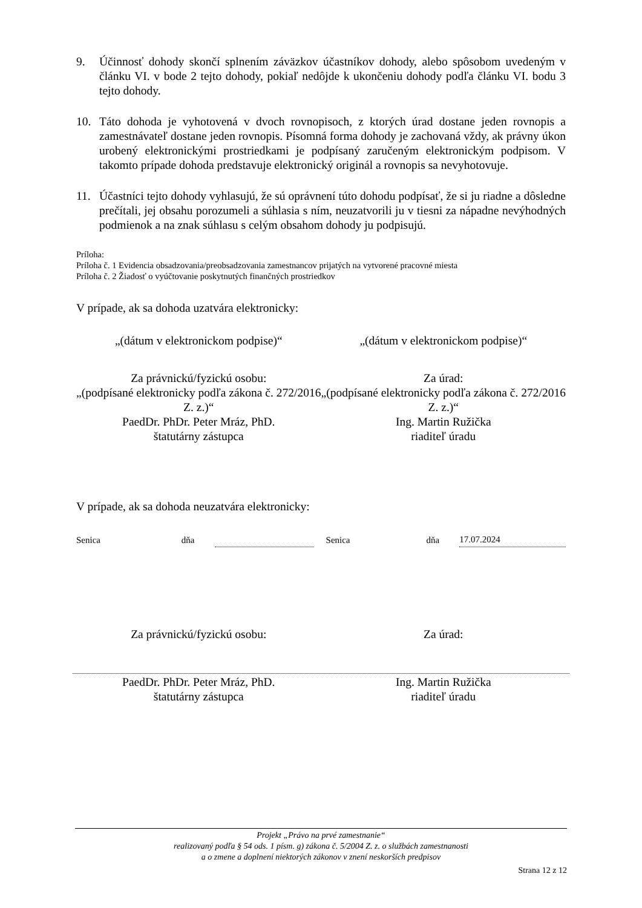9. Účinnosť dohody skončí splnením záväzkov účastníkov dohody, alebo spôsobom uvedeným v článku VI. v bode 2 tejto dohody, pokiaľ nedôjde k ukončeniu dohody podľa článku VI. bodu 3 tejto dohody.
10. Táto dohoda je vyhotovená v dvoch rovnopisoch, z ktorých úrad dostane jeden rovnopis a zamestnávateľ dostane jeden rovnopis. Písomná forma dohody je zachovaná vždy, ak právny úkon urobený elektronickými prostriedkami je podpísaný zaručeným elektronickým podpisom. V takomto prípade dohoda predstavuje elektronický originál a rovnopis sa nevyhotovuje.
11. Účastníci tejto dohody vyhlasujú, že sú oprávnení túto dohodu podpísať, že si ju riadne a dôsledne prečítali, jej obsahu porozumeli a súhlasia s ním, neuzatvorili ju v tiesni za nápadne nevýhodných podmienok a na znak súhlasu s celým obsahom dohody ju podpisujú.
Príloha:
Príloha č. 1 Evidencia obsadzovania/preobsadzovania zamestnancov prijatých na vytvorené pracovné miesta
Príloha č. 2 Žiadosť o vyúčtovanie poskytnutých finančných prostriedkov
V prípade, ak sa dohoda uzatvára elektronicky:
„(dátum v elektronickom podpise)“
„(dátum v elektronickom podpise)“
Za právnickú/fyzickú osobu:
„(podpísané elektronicky podľa zákona č. 272/2016 Z. z.)“
PaedDr. PhDr. Peter Mráz, PhD.
štatutárny zástupca
Za úrad:
„(podpísané elektronicky podľa zákona č. 272/2016 Z. z.)“
Ing. Martin Ružička
riaditeľ úradu
V prípade, ak sa dohoda neuzatvára elektronicky:
Senica dňa Senica dňa 17.07.2024
Za právnickú/fyzickú osobu: Za úrad:
PaedDr. PhDr. Peter Mráz, PhD.
štatutárny zástupca
Ing. Martin Ružička
riaditeľ úradu
Projekt „Právo na prvé zamestnanie“
realizovaný podľa § 54 ods. 1 písm. g) zákona č. 5/2004 Z. z. o službách zamestnanosti
a o zmene a doplnení niektorých zákonov v znení neskorších predpisov
Strana 12 z 12